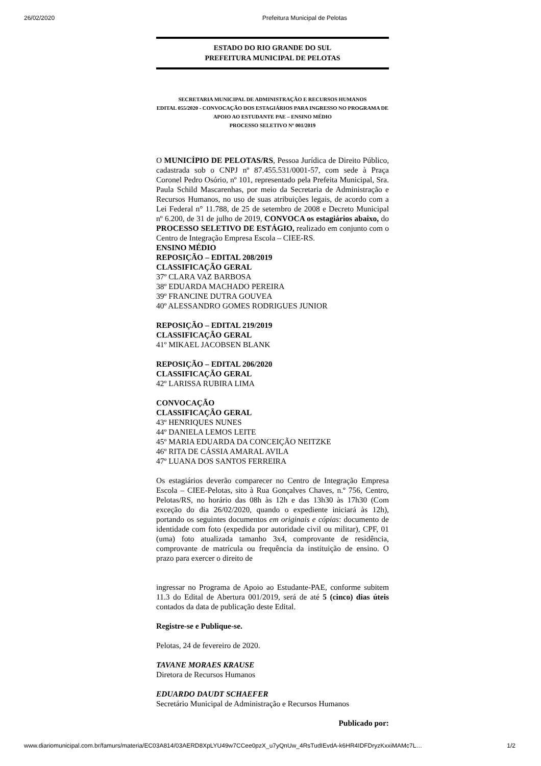26/02/2020 Prefeitura Municipal de Pelotas
ESTADO DO RIO GRANDE DO SUL
PREFEITURA MUNICIPAL DE PELOTAS
SECRETARIA MUNICIPAL DE ADMINISTRAÇÃO E RECURSOS HUMANOS
EDITAL 055/2020 - CONVOCAÇÃO DOS ESTAGIÁRIOS PARA INGRESSO NO PROGRAMA DE APOIO AO ESTUDANTE PAE – ENSINO MÉDIO
PROCESSO SELETIVO Nº 001/2019
O MUNICÍPIO DE PELOTAS/RS, Pessoa Jurídica de Direito Público, cadastrada sob o CNPJ nº 87.455.531/0001-57, com sede à Praça Coronel Pedro Osório, nº 101, representado pela Prefeita Municipal, Sra. Paula Schild Mascarenhas, por meio da Secretaria de Administração e Recursos Humanos, no uso de suas atribuições legais, de acordo com a Lei Federal n° 11.788, de 25 de setembro de 2008 e Decreto Municipal nº 6.200, de 31 de julho de 2019, CONVOCA os estagiários abaixo, do PROCESSO SELETIVO DE ESTÁGIO, realizado em conjunto com o Centro de Integração Empresa Escola – CIEE-RS.
ENSINO MÉDIO
REPOSIÇÃO – EDITAL 208/2019
CLASSIFICAÇÃO GERAL
37º CLARA VAZ BARBOSA
38º EDUARDA MACHADO PEREIRA
39º FRANCINE DUTRA GOUVEA
40º ALESSANDRO GOMES RODRIGUES JUNIOR
REPOSIÇÃO – EDITAL 219/2019
CLASSIFICAÇÃO GERAL
41º MIKAEL JACOBSEN BLANK
REPOSIÇÃO – EDITAL 206/2020
CLASSIFICAÇÃO GERAL
42º LARISSA RUBIRA LIMA
CONVOCAÇÃO
CLASSIFICAÇÃO GERAL
43º HENRIQUES NUNES
44º DANIELA LEMOS LEITE
45º MARIA EDUARDA DA CONCEIÇÃO NEITZKE
46º RITA DE CÁSSIA AMARAL AVILA
47º LUANA DOS SANTOS FERREIRA
Os estagiários deverão comparecer no Centro de Integração Empresa Escola – CIEE-Pelotas, sito à Rua Gonçalves Chaves, n.º 756, Centro, Pelotas/RS, no horário das 08h às 12h e das 13h30 às 17h30 (Com exceção do dia 26/02/2020, quando o expediente iniciará às 12h), portando os seguintes documentos em originais e cópias: documento de identidade com foto (expedida por autoridade civil ou militar), CPF, 01 (uma) foto atualizada tamanho 3x4, comprovante de residência, comprovante de matrícula ou frequência da instituição de ensino. O prazo para exercer o direito de
ingressar no Programa de Apoio ao Estudante-PAE, conforme subitem 11.3 do Edital de Abertura 001/2019, será de até 5 (cinco) dias úteis contados da data de publicação deste Edital.
Registre-se e Publique-se.
Pelotas, 24 de fevereiro de 2020.
TAVANE MORAES KRAUSE
Diretora de Recursos Humanos
EDUARDO DAUDT SCHAEFER
Secretário Municipal de Administração e Recursos Humanos
Publicado por:
www.diariomunicipal.com.br/famurs/materia/EC03A814/03AERD8XpLYU49w7CCee0pzX_u7yQnUw_4RsTudIEvdA-k6HR4IDFDryzKxxiMAMc7L… 1/2